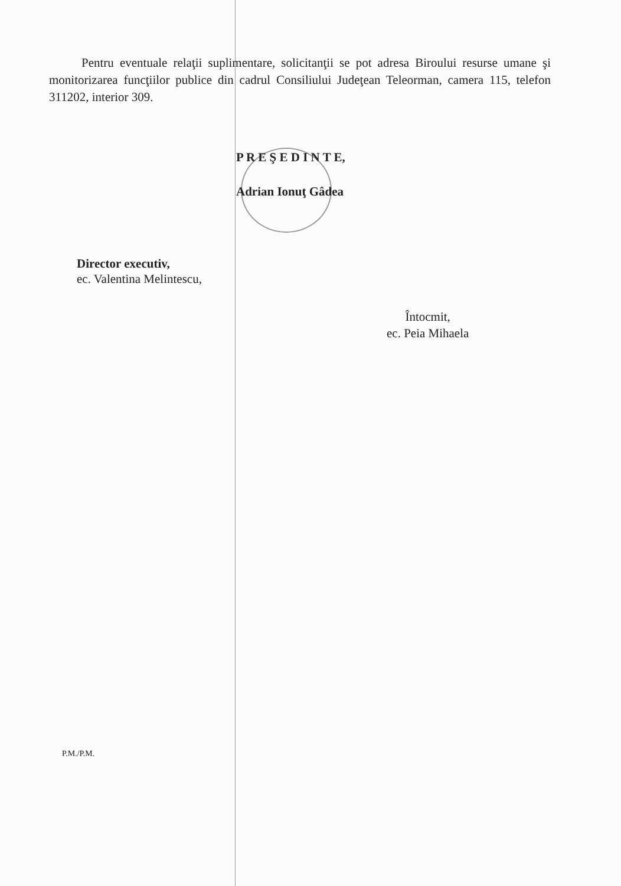Pentru eventuale relaţii suplimentare, solicitanţii se pot adresa Biroului resurse umane şi monitorizarea funcţiilor publice din cadrul Consiliului Judeţean Teleorman, camera 115, telefon 311202, interior 309.
P R E Ş E D I N T E,
Adrian Ionuţ Gâdea
Director executiv,
ec. Valentina Melintescu,
Întocmit,
ec. Peia Mihaela
P.M./P.M.